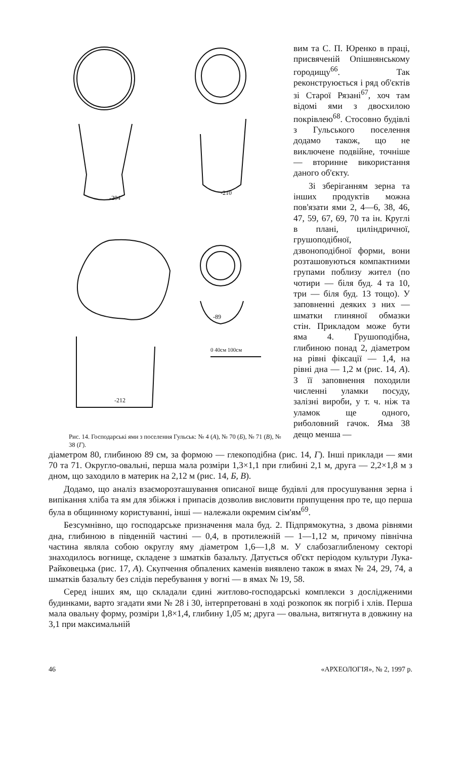-204
-210
-89
-212
0 40см 100см
Рис. 14. Господарські ями з поселення Гульськ: № 4 (А), № 70 (Б), № 71 (В), № 38 (Г).
вим та С. П. Юренко в праці, присвяченій Опішнянському городищу<sup>66</sup>. Так реконструюється і ряд об'єктів зі Старої Рязані<sup>67</sup>, хоч там відомі ями з двосхилою покрівлею<sup>68</sup>. Стосовно будівлі з Гульського поселення додамо також, що не виключене подвійне, точніше — вторинне використання даного об'єкту.
Зі зберіганням зерна та інших продуктів можна пов'язати ями 2, 4—6, 38, 46, 47, 59, 67, 69, 70 та ін. Круглі в плані, циліндричної, грушоподібної, дзвоноподібної форми, вони розташовуються компактними групами поблизу жител (по чотири — біля буд. 4 та 10, три — біля буд. 13 тощо). У заповненні деяких з них — шматки глиняної обмазки стін. Прикладом може бути яма 4. Грушоподібна, глибиною понад 2, діаметром на рівні фіксації — 1,4, на рівні дна — 1,2 м (рис. 14, А). З її заповнення походили численні уламки посуду, залізні вироби, у т. ч. ніж та уламок ще одного, риболовний гачок. Яма 38 дещо менша —
діаметром 80, глибиною 89 см, за формою — глекоподібна (рис. 14, Г). Інші приклади — ями 70 та 71. Округло-овальні, перша мала розміри 1,3×1,1 при глибині 2,1 м, друга — 2,2×1,8 м з дном, що заходило в материк на 2,12 м (рис. 14, Б, В).
Додамо, що аналіз взаєморозташування описаної вище будівлі для просушування зерна і випікання хліба та ям для збіжжя і припасів дозволив висловити припущення про те, що перша була в общинному користуванні, інші — належали окремим сім'ям<sup>69</sup>.
Безсумнівно, що господарське призначення мала буд. 2. Підпрямокутна, з двома рівнями дна, глибиною в південній частині — 0,4, в протилежній — 1—1,12 м, причому північна частина являла собою округлу яму діаметром 1,6—1,8 м. У слабозаглибленому секторі знаходилось вогнище, складене з шматків базальту. Датується об'єкт періодом культури Лука-Райковецька (рис. 17, А). Скупчення обпалених каменів виявлено також в ямах № 24, 29, 74, а шматків базальту без слідів перебування у вогні — в ямах № 19, 58.
Серед інших ям, що складали єдині житлово-господарські комплекси з дослідженими будинками, варто згадати ями № 28 і 30, інтерпретовані в ході розкопок як погріб і хлів. Перша мала овальну форму, розміри 1,8×1,4, глибину 1,05 м; друга — овальна, витягнута в довжину на 3,1 при максимальній
46 «АРХЕОЛОГІЯ», № 2, 1997 р.